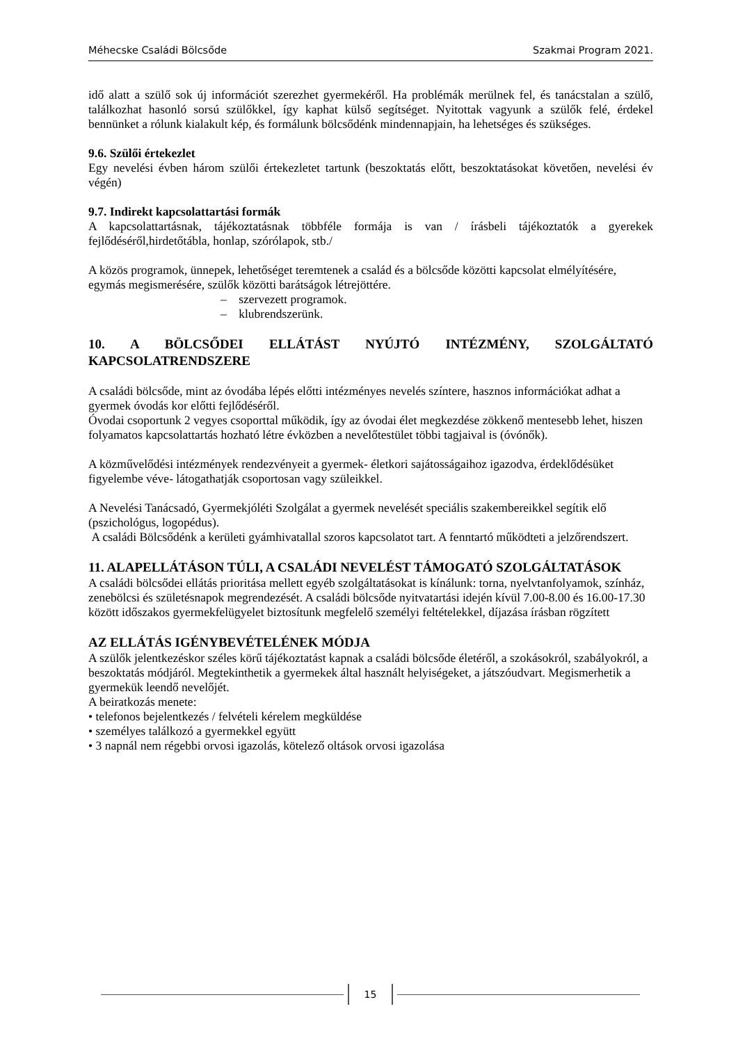Méhecske Családi Bölcsőde Szakmai Program 2021.
idő alatt a szülő sok új információt szerezhet gyermekéről. Ha problémák merülnek fel, és tanácstalan a szülő, találkozhat hasonló sorsú szülőkkel, így kaphat külső segítséget. Nyitottak vagyunk a szülők felé, érdekel bennünket a rólunk kialakult kép, és formálunk bölcsődénk mindennapjain, ha lehetséges és szükséges.
9.6. Szülői értekezlet
Egy nevelési évben három szülői értekezletet tartunk (beszoktatás előtt, beszoktatásokat követően, nevelési év végén)
9.7. Indirekt kapcsolattartási formák
A kapcsolattartásnak, tájékoztatásnak többféle formája is van / írásbeli tájékoztatók a gyerekek fejlődéséről,hirdetőtábla, honlap, szórólapok, stb./
A közös programok, ünnepek, lehetőséget teremtenek a család és a bölcsőde közötti kapcsolat elmélyítésére, egymás megismerésére, szülők közötti barátságok létrejöttére.
– szervezett programok.
– klubrendszerünk.
10. A BÖLCSŐDEI ELLÁTÁST NYÚJTÓ INTÉZMÉNY, SZOLGÁLTATÓ KAPCSOLATRENDSZERE
A családi bölcsőde, mint az óvodába lépés előtti intézményes nevelés színtere, hasznos információkat adhat a gyermek óvodás kor előtti fejlődéséről.
Óvodai csoportunk 2 vegyes csoporttal működik, így az óvodai élet megkezdése zökkenő mentesebb lehet, hiszen folyamatos kapcsolattartás hozható létre évközben a nevelőtestület többi tagjaival is (óvónők).
A közművelődési intézmények rendezvényeit a gyermek- életkori sajátosságaihoz igazodva, érdeklődésüket figyelembe véve- látogathatják csoportosan vagy szüleikkel.
A Nevelési Tanácsadó, Gyermekjóléti Szolgálat a gyermek nevelését speciális szakembereikkel segítik elő (pszichológus, logopédus).
A családi Bölcsődénk a kerületi gyámhivatallal szoros kapcsolatot tart. A fenntartó működteti a jelzőrendszert.
11. ALAPELLÁTÁSON TÚLI, A CSALÁDI NEVELÉST TÁMOGATÓ SZOLGÁLTATÁSOK
A családi bölcsődei ellátás prioritása mellett egyéb szolgáltatásokat is kínálunk: torna, nyelvtanfolyamok, színház, zenebölcsi és születésnapok megrendezését. A családi bölcsőde nyitvatartási idején kívül 7.00-8.00 és 16.00-17.30 között időszakos gyermekfelügyelet biztosítunk megfelelő személyi feltételekkel, díjazása írásban rögzített
AZ ELLÁTÁS IGÉNYBEVÉTELÉNEK MÓDJA
A szülők jelentkezéskor széles körű tájékoztatást kapnak a családi bölcsőde életéről, a szokásokról, szabályokról, a beszoktatás módjáról. Megtekinthetik a gyermekek által használt helyiségeket, a játszóudvart. Megismerhetik a gyermekük leendő nevelőjét.
A beiratkozás menete:
• telefonos bejelentkezés / felvételi kérelem megküldése
• személyes találkozó a gyermekkel együtt
• 3 napnál nem régebbi orvosi igazolás, kötelező oltások orvosi igazolása
15